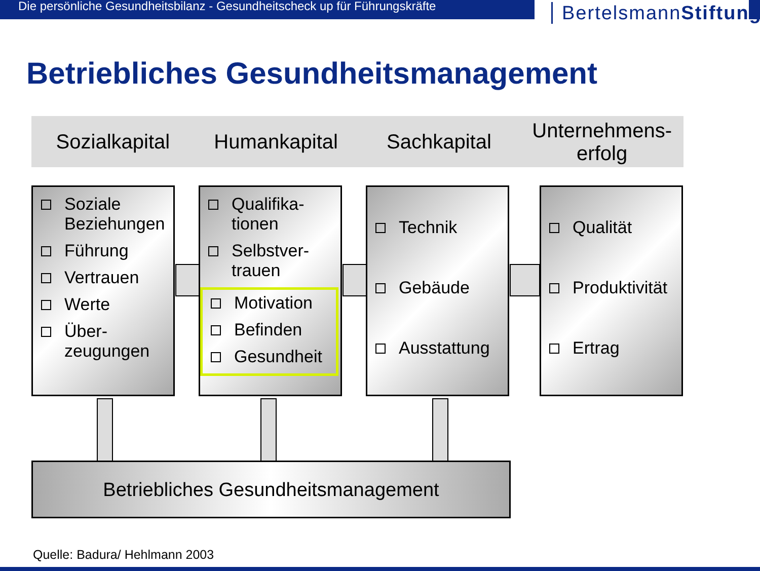Die persönliche Gesundheitsbilanz - Gesundheitscheck up für Führungskräfte
BertelsmannStiftung
Betriebliches Gesundheitsmanagement
Sozialkapital Humankapital Sachkapital
Unternehmens-
erfolg
Soziale Beziehungen
Führung
Vertrauen
Werte
Über-zeugungen
Qualifika-tionen
Selbstver-trauen
Motivation
Befinden
Gesundheit
Technik
Gebäude
Ausstattung
Qualität
Produktivität
Ertrag
Betriebliches Gesundheitsmanagement
Quelle: Badura/ Hehlmann 2003